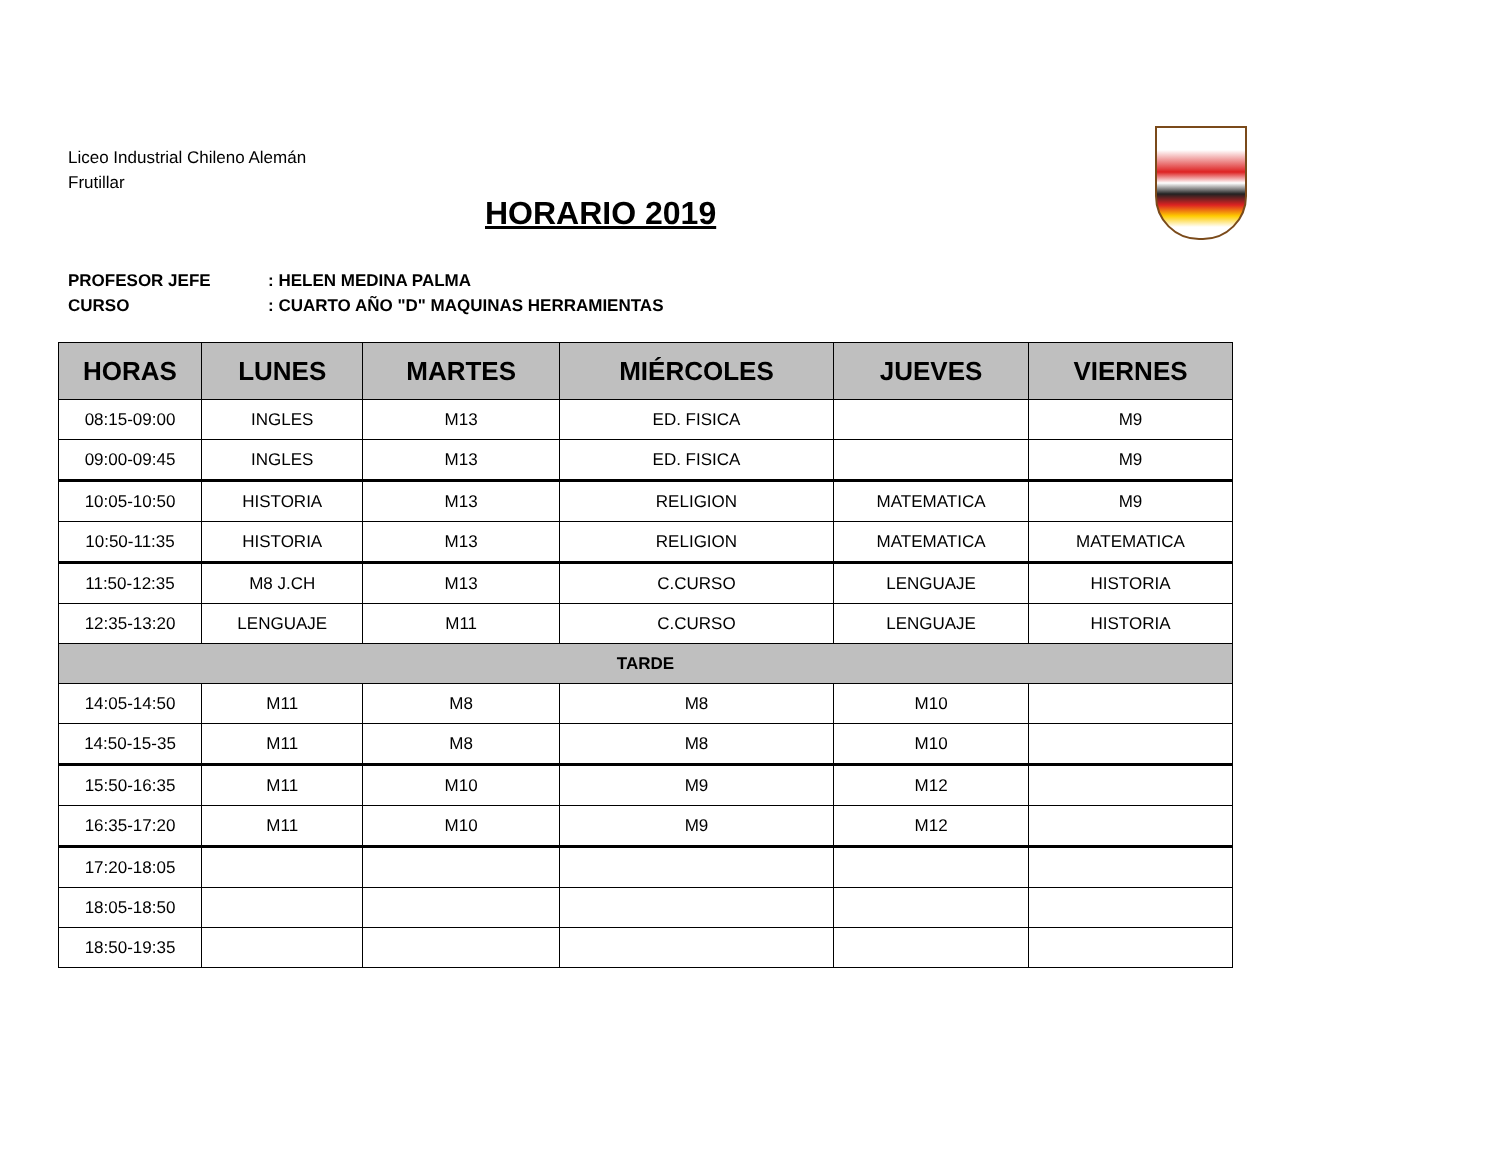Liceo Industrial Chileno Alemán
Frutillar
HORARIO 2019
PROFESOR JEFE: HELEN MEDINA PALMA
CURSO: CUARTO AÑO "D" MAQUINAS HERRAMIENTAS
| HORAS | LUNES | MARTES | MIÉRCOLES | JUEVES | VIERNES |
| --- | --- | --- | --- | --- | --- |
| 08:15-09:00 | INGLES | M13 | ED. FISICA | | M9 |
| 09:00-09:45 | INGLES | M13 | ED. FISICA | | M9 |
| 10:05-10:50 | HISTORIA | M13 | RELIGION | MATEMATICA | M9 |
| 10:50-11:35 | HISTORIA | M13 | RELIGION | MATEMATICA | MATEMATICA |
| 11:50-12:35 | M8 J.CH | M13 | C.CURSO | LENGUAJE | HISTORIA |
| 12:35-13:20 | LENGUAJE | M11 | C.CURSO | LENGUAJE | HISTORIA |
| TARDE | | | | | |
| 14:05-14:50 | M11 | M8 | M8 | M10 | |
| 14:50-15-35 | M11 | M8 | M8 | M10 | |
| 15:50-16:35 | M11 | M10 | M9 | M12 | |
| 16:35-17:20 | M11 | M10 | M9 | M12 | |
| 17:20-18:05 | | | | | |
| 18:05-18:50 | | | | | |
| 18:50-19:35 | | | | | |